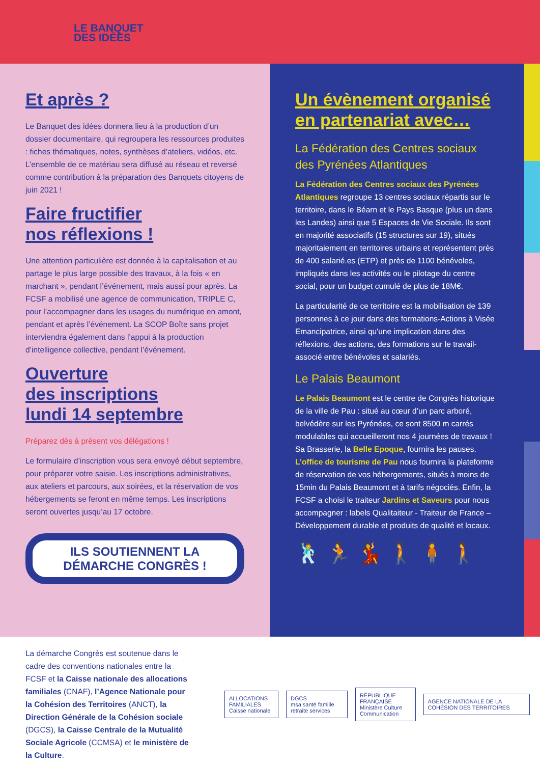LE BANQUET
DES IDÉES
Et après ?
Le Banquet des idées donnera lieu à la production d’un dossier documentaire, qui regroupera les ressources produites : fiches thématiques, notes, synthèses d’ateliers, vidéos, etc. L’ensemble de ce matériau sera diffusé au réseau et reversé comme contribution à la préparation des Banquets citoyens de juin 2021 !
Faire fructifier
nos réflexions !
Une attention particulière est donnée à la capitalisation et au partage le plus large possible des travaux, à la fois « en marchant », pendant l’événement, mais aussi pour après. La FCSF a mobilisé une agence de communication, TRIPLE C, pour l’accompagner dans les usages du numérique en amont, pendant et après l’événement. La SCOP Boîte sans projet interviendra également dans l’appui à la production d’intelligence collective, pendant l’événement.
Ouverture
des inscriptions
lundi 14 septembre
Préparez dès à présent vos délégations !
Le formulaire d’inscription vous sera envoyé début septembre, pour préparer votre saisie. Les inscriptions administratives, aux ateliers et parcours, aux soirées, et la réservation de vos hébergements se feront en même temps. Les inscriptions seront ouvertes jusqu’au 17 octobre.
ILS SOUTIENNENT LA
DÉMARCHE CONGRÈS !
Un évènement organisé en partenariat avec…
La Fédération des Centres sociaux des Pyrénées Atlantiques
La Fédération des Centres sociaux des Pyrénées Atlantiques regroupe 13 centres sociaux répartis sur le territoire, dans le Béarn et le Pays Basque (plus un dans les Landes) ainsi que 5 Espaces de Vie Sociale. Ils sont en majorité associatifs (15 structures sur 19), situés majoritaiement en territoires urbains et représentent près de 400 salarié.es (ETP) et près de 1100 bénévoles, impliqués dans les activités ou le pilotage du centre social, pour un budget cumulé de plus de 18M€.
La particularité de ce territoire est la mobilisation de 139 personnes à ce jour dans des formations-Actions à Visée Emancipatrice, ainsi qu'une implication dans des réflexions, des actions, des formations sur le travail-associé entre bénévoles et salariés.
Le Palais Beaumont
Le Palais Beaumont est le centre de Congrès historique de la ville de Pau : situé au cœur d’un parc arboré, belvédère sur les Pyrénées, ce sont 8500 m carrés modulables qui accueilleront nos 4 journées de travaux ! Sa Brasserie, la Belle Epoque, fournira les pauses. L’office de tourisme de Pau nous fournira la plateforme de réservation de vos hébergements, situés à moins de 15min du Palais Beaumont et à tarifs négociés. Enfin, la FCSF a choisi le traiteur Jardins et Saveurs pour nous accompagner : labels Qualitaiteur - Traiteur de France – Développement durable et produits de qualité et locaux.
🕺 🏃 💃 🚶 🧍 🚶
La démarche Congrès est soutenue dans le cadre des conventions nationales entre la FCSF et la Caisse nationale des allocations familiales (CNAF), l’Agence Nationale pour la Cohésion des Territoires (ANCT), la Direction Générale de la Cohésion sociale (DGCS), la Caisse Centrale de la Mutualité Sociale Agricole (CCMSA) et le ministère de la Culture.
ALLOCATIONS FAMILIALES
Caisse nationale
DGCS
msa santé famille retraite services
RÉPUBLIQUE FRANÇAISE
Ministère Culture Communication
AGENCE NATIONALE DE LA COHÉSION DES TERRITOIRES